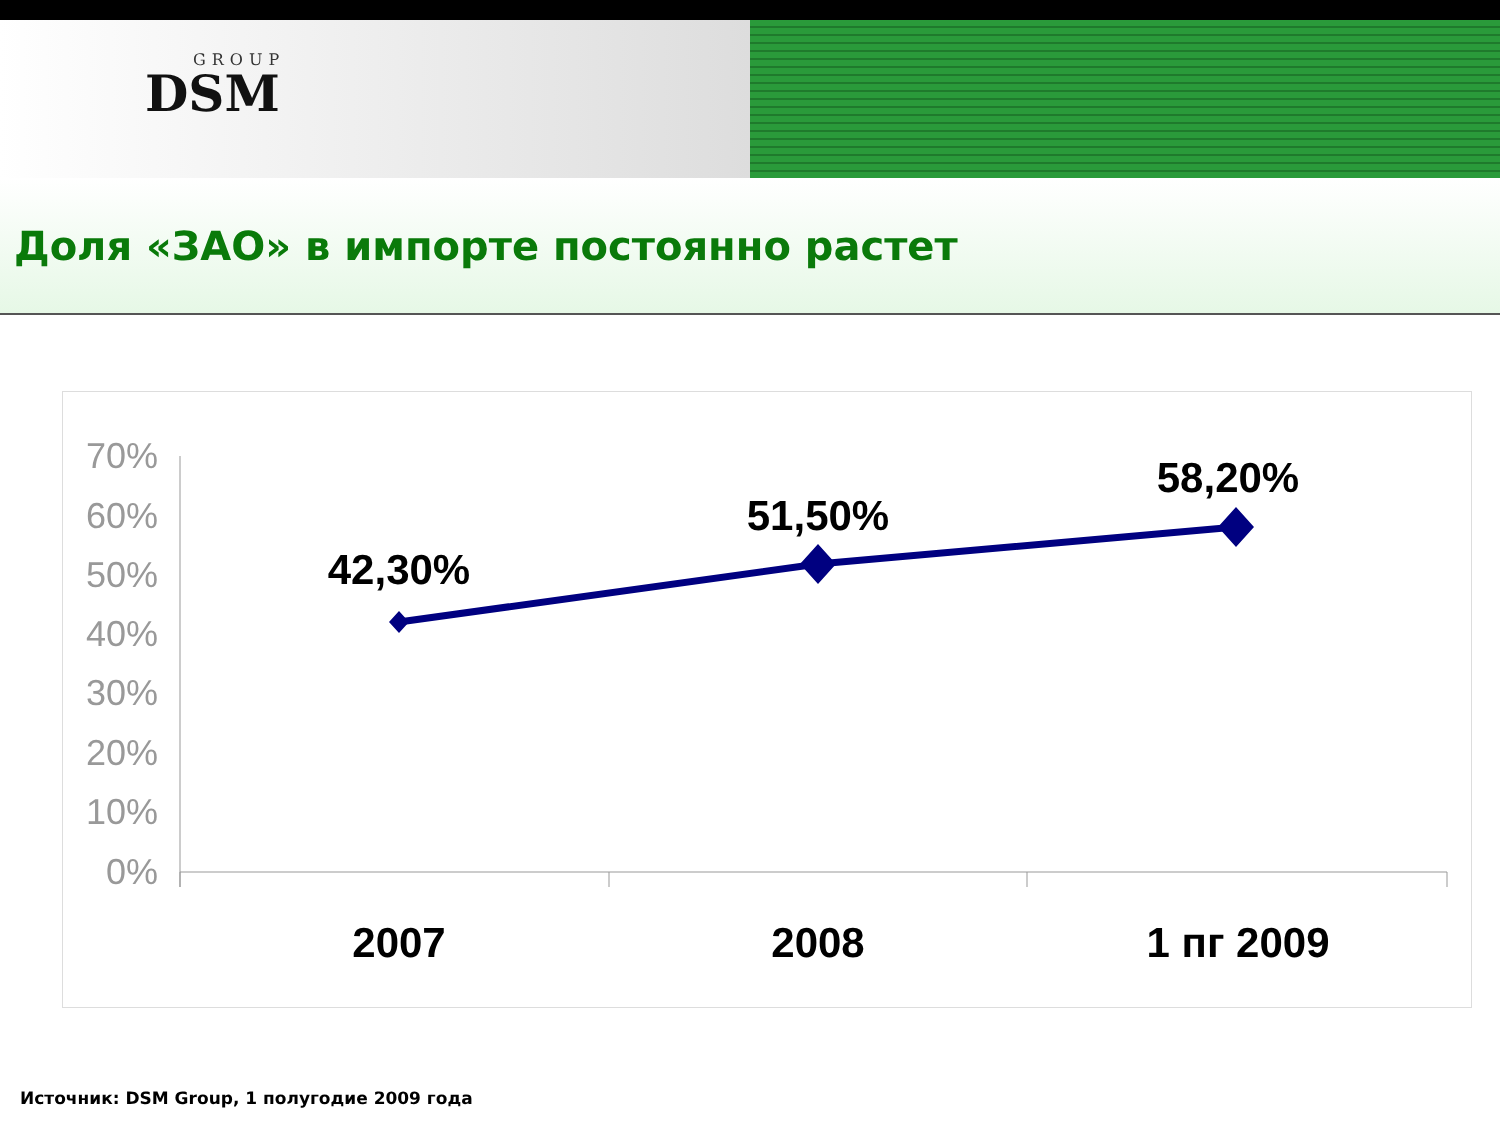GROUP
DSM
Доля «ЗАО» в импорте постоянно растет
70%
60%
50%
40%
30%
20%
10%
0%
42,30%
51,50%
58,20%
2007
2008
1 пг 2009
Источник: DSM Group, 1 полугодие 2009 года